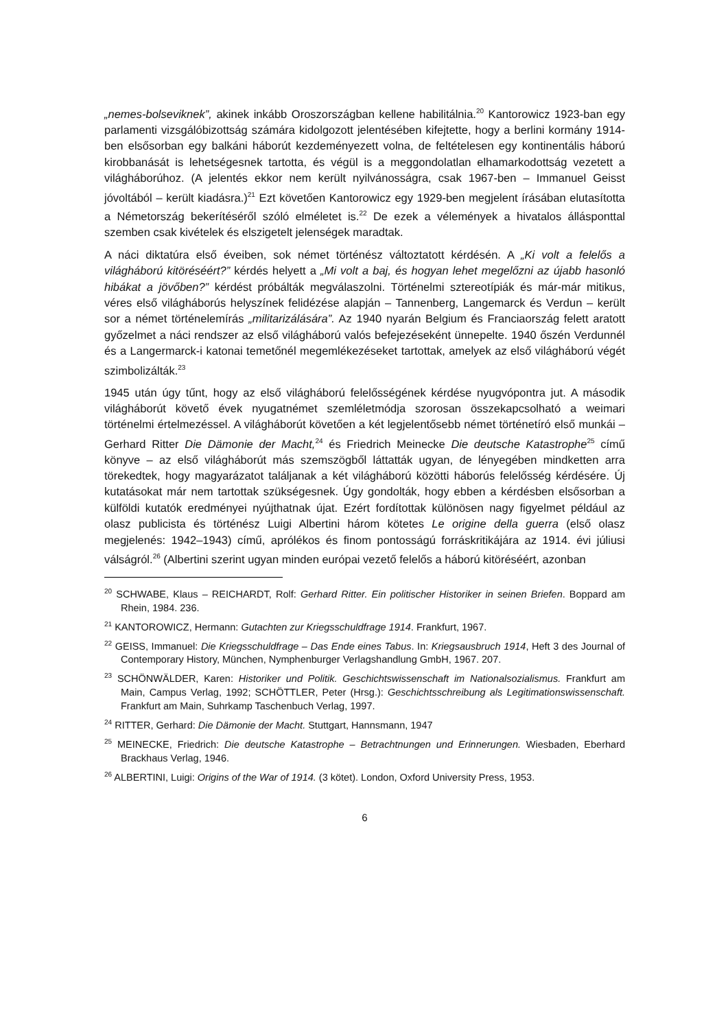„nemes-bolseviknek”, akinek inkább Oroszországban kellene habilitálnia.<sup>20</sup> Kantorowicz 1923-ban egy parlamenti vizsgálóbizottság számára kidolgozott jelentésében kifejtette, hogy a berlini kormány 1914-ben elsősorban egy balkáni háborút kezdeményezett volna, de feltételesen egy kontinentális háború kirobbanását is lehetségesnek tartotta, és végül is a meggondolatlan elhamarkodottság vezetett a világháborúhoz. (A jelentés ekkor nem került nyilvánosságra, csak 1967-ben – Immanuel Geisst jóvoltából – került kiadásra.)<sup>21</sup> Ezt követően Kantorowicz egy 1929-ben megjelent írásában elutasította a Németország bekerítéséről szóló elméletet is.<sup>22</sup> De ezek a vélemények a hivatalos állásponttal szemben csak kivételek és elszigetelt jelenségek maradtak.
A náci diktatúra első éveiben, sok német történész változtatott kérdésén. A „Ki volt a felelős a világháború kitöréséért?” kérdés helyett a „Mi volt a baj, és hogyan lehet megelőzni az újabb hasonló hibákat a jövőben?” kérdést próbálták megválaszolni. Történelmi sztereotípiák és már-már mitikus, véres első világháborús helyszínek felidézése alapján – Tannenberg, Langemarck és Verdun – került sor a német történelemírás „militarizálására”. Az 1940 nyarán Belgium és Franciaország felett aratott győzelmet a náci rendszer az első világháború valós befejezéseként ünnepelte. 1940 őszén Verdunnél és a Langermarck-i katonai temetőnél megemlékezéseket tartottak, amelyek az első világháború végét szimbolizálták.<sup>23</sup>
1945 után úgy tűnt, hogy az első világháború felelősségének kérdése nyugvópontra jut. A második világháborút követő évek nyugatnémet szemléletmódja szorosan összekapcsolható a weimari történelmi értelmezéssel. A világháborút követően a két legjelentősebb német történetíró első munkái – Gerhard Ritter Die Dämonie der Macht,<sup>24</sup> és Friedrich Meinecke Die deutsche Katastrophe<sup>25</sup> című könyve – az első világháborút más szemszögből láttatták ugyan, de lényegében mindketten arra törekedtek, hogy magyarázatot találjanak a két világháború közötti háborús felelősség kérdésére. Új kutatásokat már nem tartottak szükségesnek. Úgy gondolták, hogy ebben a kérdésben elsősorban a külföldi kutatók eredményei nyújthatnak újat. Ezért fordítottak különösen nagy figyelmet például az olasz publicista és történész Luigi Albertini három kötetes Le origine della guerra (első olasz megjelenés: 1942–1943) című, aprólékos és finom pontosságú forráskritikájára az 1914. évi júliusi válságról.<sup>26</sup> (Albertini szerint ugyan minden európai vezető felelős a háború kitöréséért, azonban
<sup>20</sup> SCHWABE, Klaus – REICHARDT, Rolf: Gerhard Ritter. Ein politischer Historiker in seinen Briefen. Boppard am Rhein, 1984. 236.
<sup>21</sup> KANTOROWICZ, Hermann: Gutachten zur Kriegsschuldfrage 1914. Frankfurt, 1967.
<sup>22</sup> GEISS, Immanuel: Die Kriegsschuldfrage – Das Ende eines Tabus. In: Kriegsausbruch 1914, Heft 3 des Journal of Contemporary History, München, Nymphenburger Verlagshandlung GmbH, 1967. 207.
<sup>23</sup> SCHÖNWÄLDER, Karen: Historiker und Politik. Geschichtswissenschaft im Nationalsozialismus. Frankfurt am Main, Campus Verlag, 1992; SCHÖTTLER, Peter (Hrsg.): Geschichtsschreibung als Legitimationswissenschaft. Frankfurt am Main, Suhrkamp Taschenbuch Verlag, 1997.
<sup>24</sup> RITTER, Gerhard: Die Dämonie der Macht. Stuttgart, Hannsmann, 1947
<sup>25</sup> MEINECKE, Friedrich: Die deutsche Katastrophe – Betrachtnungen und Erinnerungen. Wiesbaden, Eberhard Brackhaus Verlag, 1946.
<sup>26</sup> ALBERTINI, Luigi: Origins of the War of 1914. (3 kötet). London, Oxford University Press, 1953.
6